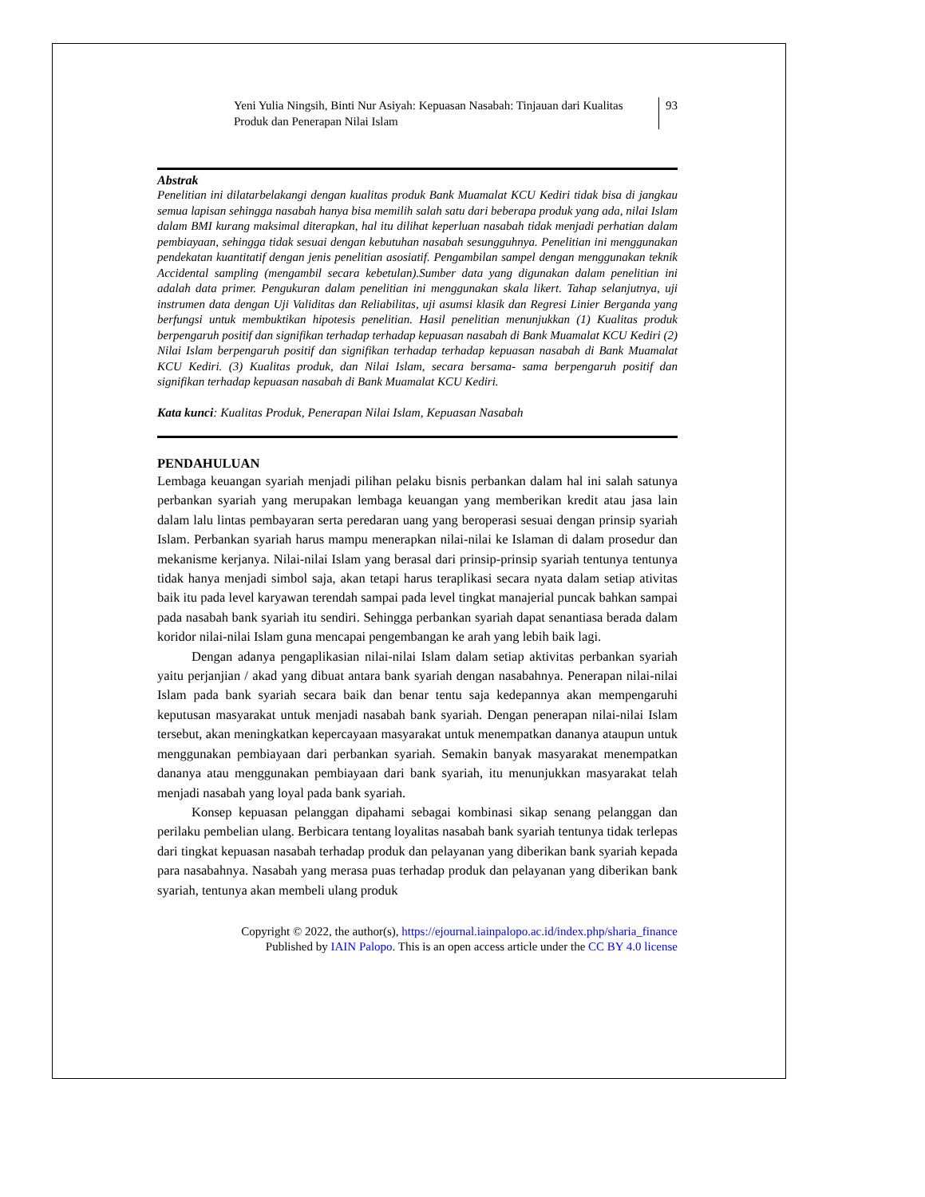Yeni Yulia Ningsih, Binti Nur Asiyah: Kepuasan Nasabah: Tinjauan dari Kualitas Produk dan Penerapan Nilai Islam
93
Abstrak
Penelitian ini dilatarbelakangi dengan kualitas produk Bank Muamalat KCU Kediri tidak bisa di jangkau semua lapisan sehingga nasabah hanya bisa memilih salah satu dari beberapa produk yang ada, nilai Islam dalam BMI kurang maksimal diterapkan, hal itu dilihat keperluan nasabah tidak menjadi perhatian dalam pembiayaan, sehingga tidak sesuai dengan kebutuhan nasabah sesungguhnya. Penelitian ini menggunakan pendekatan kuantitatif dengan jenis penelitian asosiatif. Pengambilan sampel dengan menggunakan teknik Accidental sampling (mengambil secara kebetulan).Sumber data yang digunakan dalam penelitian ini adalah data primer. Pengukuran dalam penelitian ini menggunakan skala likert. Tahap selanjutnya, uji instrumen data dengan Uji Validitas dan Reliabilitas, uji asumsi klasik dan Regresi Linier Berganda yang berfungsi untuk membuktikan hipotesis penelitian. Hasil penelitian menunjukkan (1) Kualitas produk berpengaruh positif dan signifikan terhadap terhadap kepuasan nasabah di Bank Muamalat KCU Kediri (2) Nilai Islam berpengaruh positif dan signifikan terhadap terhadap kepuasan nasabah di Bank Muamalat KCU Kediri. (3) Kualitas produk, dan Nilai Islam, secara bersama- sama berpengaruh positif dan signifikan terhadap kepuasan nasabah di Bank Muamalat KCU Kediri.
Kata kunci: Kualitas Produk, Penerapan Nilai Islam, Kepuasan Nasabah
PENDAHULUAN
Lembaga keuangan syariah menjadi pilihan pelaku bisnis perbankan dalam hal ini salah satunya perbankan syariah yang merupakan lembaga keuangan yang memberikan kredit atau jasa lain dalam lalu lintas pembayaran serta peredaran uang yang beroperasi sesuai dengan prinsip syariah Islam. Perbankan syariah harus mampu menerapkan nilai-nilai ke Islaman di dalam prosedur dan mekanisme kerjanya. Nilai-nilai Islam yang berasal dari prinsip-prinsip syariah tentunya tentunya tidak hanya menjadi simbol saja, akan tetapi harus teraplikasi secara nyata dalam setiap ativitas baik itu pada level karyawan terendah sampai pada level tingkat manajerial puncak bahkan sampai pada nasabah bank syariah itu sendiri. Sehingga perbankan syariah dapat senantiasa berada dalam koridor nilai-nilai Islam guna mencapai pengembangan ke arah yang lebih baik lagi.
Dengan adanya pengaplikasian nilai-nilai Islam dalam setiap aktivitas perbankan syariah yaitu perjanjian / akad yang dibuat antara bank syariah dengan nasabahnya. Penerapan nilai-nilai Islam pada bank syariah secara baik dan benar tentu saja kedepannya akan mempengaruhi keputusan masyarakat untuk menjadi nasabah bank syariah. Dengan penerapan nilai-nilai Islam tersebut, akan meningkatkan kepercayaan masyarakat untuk menempatkan dananya ataupun untuk menggunakan pembiayaan dari perbankan syariah. Semakin banyak masyarakat menempatkan dananya atau menggunakan pembiayaan dari bank syariah, itu menunjukkan masyarakat telah menjadi nasabah yang loyal pada bank syariah.
Konsep kepuasan pelanggan dipahami sebagai kombinasi sikap senang pelanggan dan perilaku pembelian ulang. Berbicara tentang loyalitas nasabah bank syariah tentunya tidak terlepas dari tingkat kepuasan nasabah terhadap produk dan pelayanan yang diberikan bank syariah kepada para nasabahnya. Nasabah yang merasa puas terhadap produk dan pelayanan yang diberikan bank syariah, tentunya akan membeli ulang produk
Copyright © 2022, the author(s), https://ejournal.iainpalopo.ac.id/index.php/sharia_finance
Published by IAIN Palopo. This is an open access article under the CC BY 4.0 license